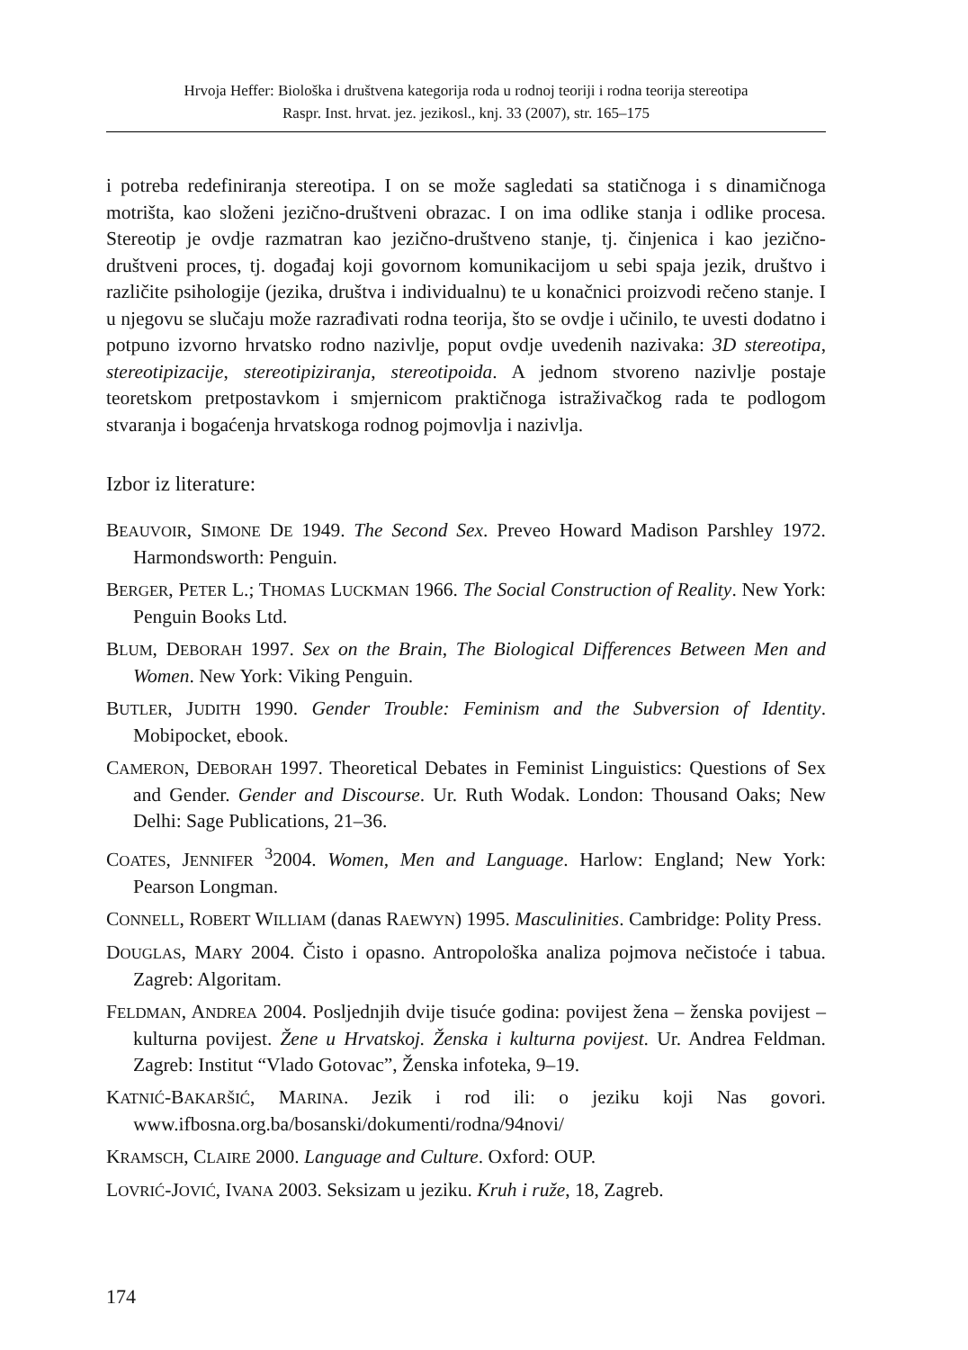Hrvoja Heffer: Biološka i društvena kategorija roda u rodnoj teoriji i rodna teorija stereotipa
Raspr. Inst. hrvat. jez. jezikosl., knj. 33 (2007), str. 165–175
i potreba redefiniranja stereotipa. I on se može sagledati sa statičnoga i s dinamičnoga motrišta, kao složeni jezično-društveni obrazac. I on ima odlike stanja i odlike procesa. Stereotip je ovdje razmatran kao jezično-društveno stanje, tj. činjenica i kao jezično-društveni proces, tj. događaj koji govornom komunikacijom u sebi spaja jezik, društvo i različite psihologije (jezika, društva i individualnu) te u konačnici proizvodi rečeno stanje. I u njegovu se slučaju može razrađivati rodna teorija, što se ovdje i učinilo, te uvesti dodatno i potpuno izvorno hrvatsko rodno nazivlje, poput ovdje uvedenih nazivaka: 3D stereotipa, stereotipizacije, stereotipiziranja, stereotipoida. A jednom stvoreno nazivlje postaje teoretskom pretpostavkom i smjernicom praktičnoga istraživačkog rada te podlogom stvaranja i bogaćenja hrvatskoga rodnog pojmovlja i nazivlja.
Izbor iz literature:
BEAUVOIR, SIMONE DE 1949. The Second Sex. Preveo Howard Madison Parshley 1972. Harmondsworth: Penguin.
BERGER, PETER L.; THOMAS LUCKMAN 1966. The Social Construction of Reality. New York: Penguin Books Ltd.
BLUM, DEBORAH 1997. Sex on the Brain, The Biological Differences Between Men and Women. New York: Viking Penguin.
BUTLER, JUDITH 1990. Gender Trouble: Feminism and the Subversion of Identity. Mobipocket, ebook.
CAMERON, DEBORAH 1997. Theoretical Debates in Feminist Linguistics: Questions of Sex and Gender. Gender and Discourse. Ur. Ruth Wodak. London: Thousand Oaks; New Delhi: Sage Publications, 21–36.
COATES, JENNIFER <sup>3</sup>2004. Women, Men and Language. Harlow: England; New York: Pearson Longman.
CONNELL, ROBERT WILLIAM (danas RAEWYN) 1995. Masculinities. Cambridge: Polity Press.
DOUGLAS, MARY 2004. Čisto i opasno. Antropološka analiza pojmova nečistoće i tabua. Zagreb: Algoritam.
FELDMAN, ANDREA 2004. Posljednjih dvije tisuće godina: povijest žena – ženska povijest – kulturna povijest. Žene u Hrvatskoj. Ženska i kulturna povijest. Ur. Andrea Feldman. Zagreb: Institut “Vlado Gotovac”, Ženska infoteka, 9–19.
KATNIĆ-BAKARŠIĆ, MARINA. Jezik i rod ili: o jeziku koji Nas govori. www.ifbosna.org.ba/bosanski/dokumenti/rodna/94novi/
KRAMSCH, CLAIRE 2000. Language and Culture. Oxford: OUP.
LOVRIĆ-JOVIĆ, IVANA 2003. Seksizam u jeziku. Kruh i ruže, 18, Zagreb.
174